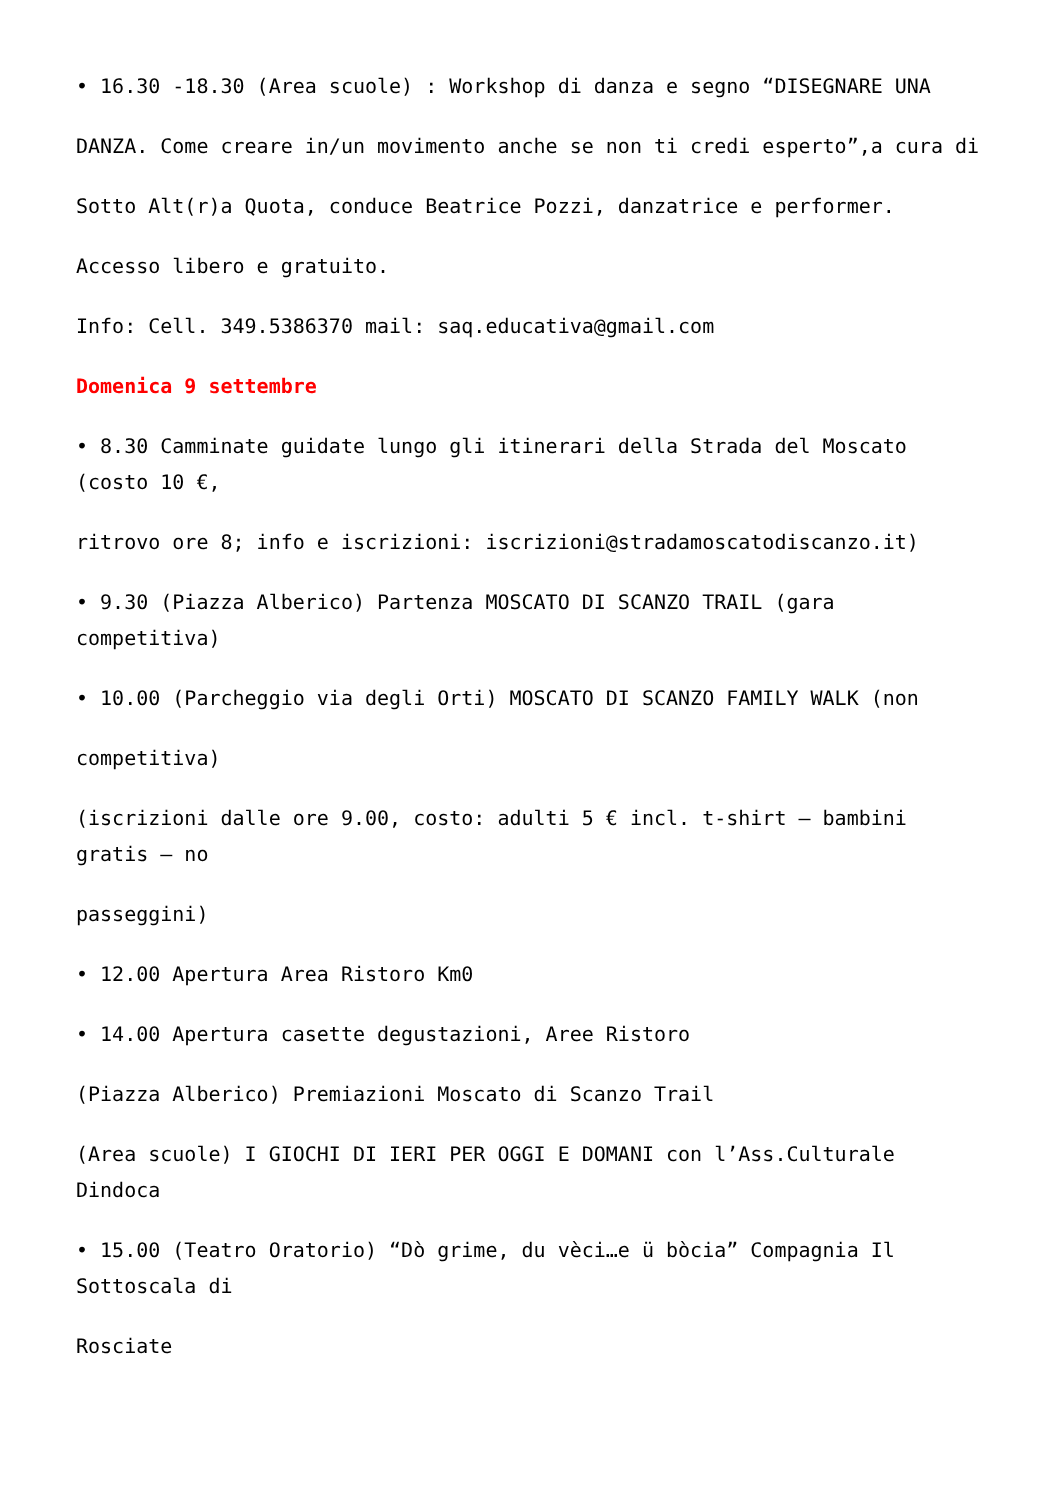• 16.30 -18.30 (Area scuole) : Workshop di danza e segno “DISEGNARE UNA
DANZA. Come creare in/un movimento anche se non ti credi esperto”,a cura di
Sotto Alt(r)a Quota, conduce Beatrice Pozzi, danzatrice e performer.
Accesso libero e gratuito.
Info: Cell. 349.5386370 mail: saq.educativa@gmail.com
Domenica 9 settembre
• 8.30 Camminate guidate lungo gli itinerari della Strada del Moscato (costo 10 €,
ritrovo ore 8; info e iscrizioni: iscrizioni@stradamoscatodiscanzo.it)
• 9.30 (Piazza Alberico) Partenza MOSCATO DI SCANZO TRAIL (gara competitiva)
• 10.00 (Parcheggio via degli Orti) MOSCATO DI SCANZO FAMILY WALK (non
competitiva)
(iscrizioni dalle ore 9.00, costo: adulti 5 € incl. t-shirt – bambini gratis – no
passeggini)
• 12.00 Apertura Area Ristoro Km0
• 14.00 Apertura casette degustazioni, Aree Ristoro
(Piazza Alberico) Premiazioni Moscato di Scanzo Trail
(Area scuole) I GIOCHI DI IERI PER OGGI E DOMANI con l’Ass.Culturale Dindoca
• 15.00 (Teatro Oratorio) “Dò grime, du vèci…e ü bòcia” Compagnia Il Sottoscala di
Rosciate